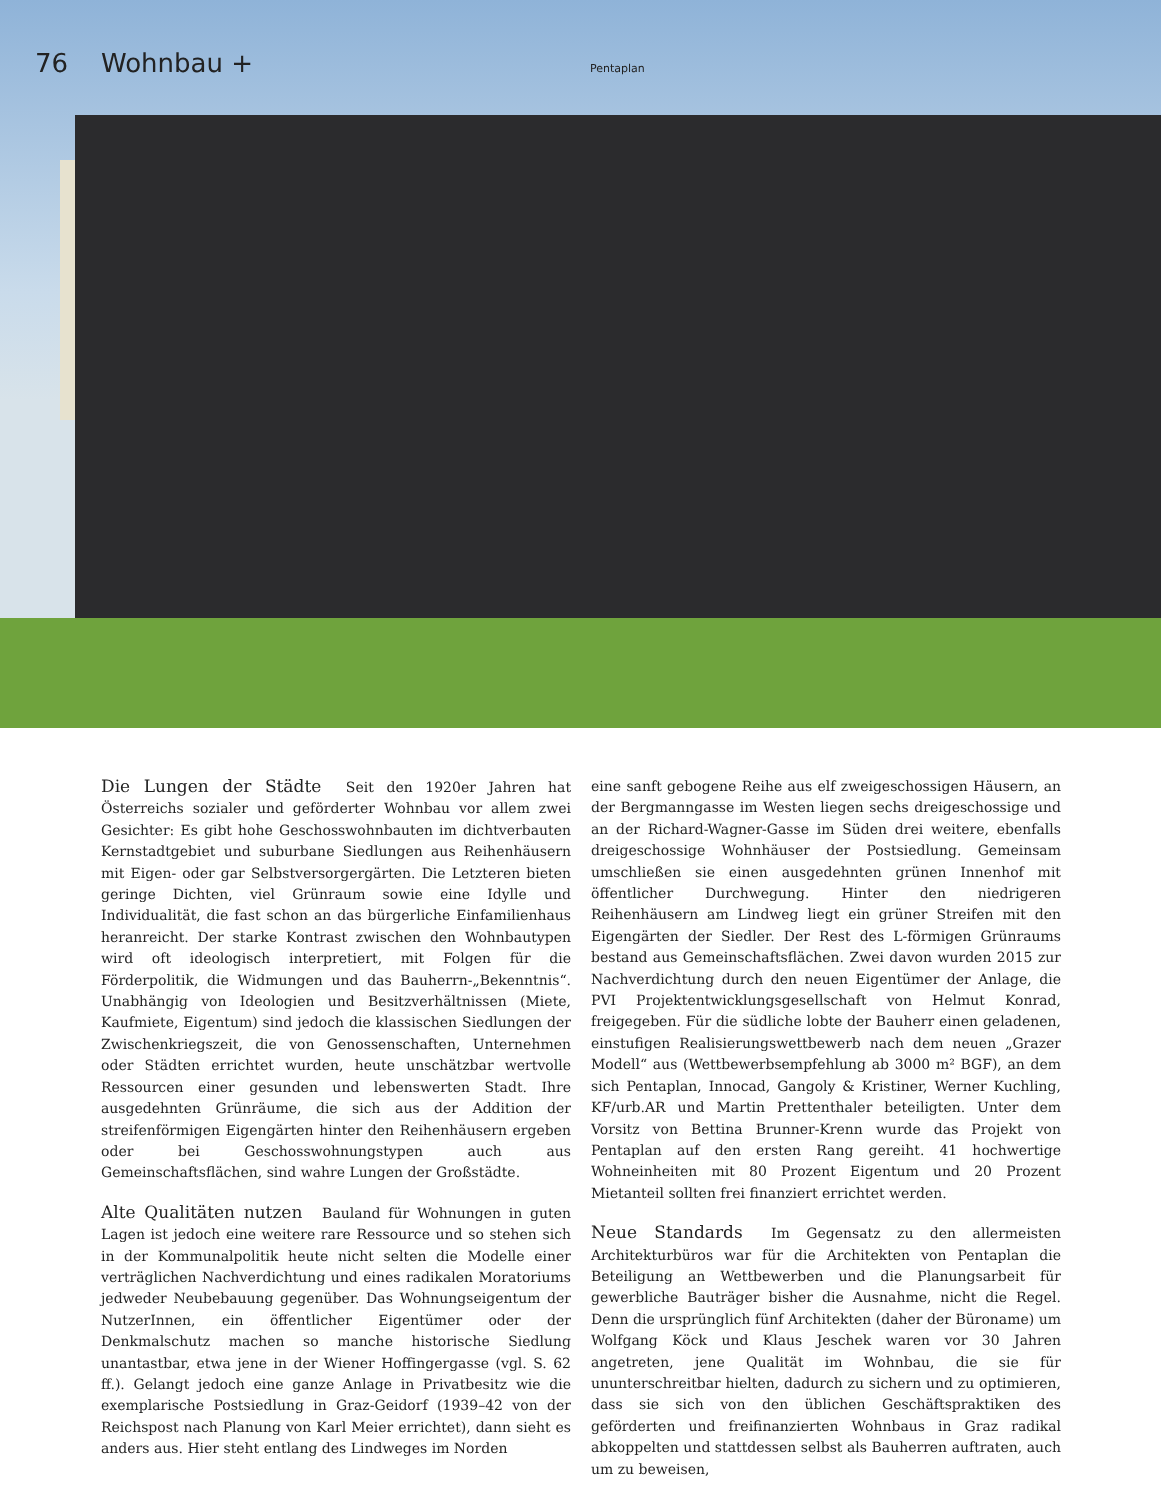76 Wohnbau + Pentaplan
Die Lungen der Städte Seit den 1920er Jahren hat Österreichs sozialer und geförderter Wohnbau vor allem zwei Gesichter: Es gibt hohe Geschosswohnbauten im dichtverbauten Kernstadtgebiet und suburbane Siedlungen aus Reihenhäusern mit Eigen- oder gar Selbstversorgergärten. Die Letzteren bieten geringe Dichten, viel Grünraum sowie eine Idylle und Individualität, die fast schon an das bürgerliche Einfamilienhaus heranreicht. Der starke Kontrast zwischen den Wohnbautypen wird oft ideologisch interpretiert, mit Folgen für die Förderpolitik, die Widmungen und das Bauherrn-„Bekenntnis“. Unabhängig von Ideologien und Besitzverhältnissen (Miete, Kaufmiete, Eigentum) sind jedoch die klassischen Siedlungen der Zwischenkriegszeit, die von Genossenschaften, Unternehmen oder Städten errichtet wurden, heute unschätzbar wertvolle Ressourcen einer gesunden und lebenswerten Stadt. Ihre ausgedehnten Grünräume, die sich aus der Addition der streifenförmigen Eigengärten hinter den Reihenhäusern ergeben oder bei Geschosswohnungstypen auch aus Gemeinschaftsflächen, sind wahre Lungen der Großstädte.
Alte Qualitäten nutzen Bauland für Wohnungen in guten Lagen ist jedoch eine weitere rare Ressource und so stehen sich in der Kommunalpolitik heute nicht selten die Modelle einer verträglichen Nachverdichtung und eines radikalen Moratoriums jedweder Neubebauung gegenüber. Das Wohnungseigentum der NutzerInnen, ein öffentlicher Eigentümer oder der Denkmalschutz machen so manche historische Siedlung unantastbar, etwa jene in der Wiener Hoffingergasse (vgl. S. 62 ff.). Gelangt jedoch eine ganze Anlage in Privatbesitz wie die exemplarische Postsiedlung in Graz-Geidorf (1939–42 von der Reichspost nach Planung von Karl Meier errichtet), dann sieht es anders aus. Hier steht entlang des Lindweges im Norden
eine sanft gebogene Reihe aus elf zweigeschossigen Häusern, an der Bergmanngasse im Westen liegen sechs dreigeschossige und an der Richard-Wagner-Gasse im Süden drei weitere, ebenfalls dreigeschossige Wohnhäuser der Postsiedlung. Gemeinsam umschließen sie einen ausgedehnten grünen Innenhof mit öffentlicher Durchwegung. Hinter den niedrigeren Reihenhäusern am Lindweg liegt ein grüner Streifen mit den Eigengärten der Siedler. Der Rest des L-förmigen Grünraums bestand aus Gemeinschaftsflächen. Zwei davon wurden 2015 zur Nachverdichtung durch den neuen Eigentümer der Anlage, die PVI Projektentwicklungsgesellschaft von Helmut Konrad, freigegeben. Für die südliche lobte der Bauherr einen geladenen, einstufigen Realisierungswettbewerb nach dem neuen „Grazer Modell“ aus (Wettbewerbsempfehlung ab 3000 m² BGF), an dem sich Pentaplan, Innocad, Gangoly & Kristiner, Werner Kuchling, KF/urb.AR und Martin Prettenthaler beteiligten. Unter dem Vorsitz von Bettina Brunner-Krenn wurde das Projekt von Pentaplan auf den ersten Rang gereiht. 41 hochwertige Wohneinheiten mit 80 Prozent Eigentum und 20 Prozent Mietanteil sollten frei finanziert errichtet werden.
Neue Standards Im Gegensatz zu den allermeisten Architekturbüros war für die Architekten von Pentaplan die Beteiligung an Wettbewerben und die Planungsarbeit für gewerbliche Bauträger bisher die Ausnahme, nicht die Regel. Denn die ursprünglich fünf Architekten (daher der Büroname) um Wolfgang Köck und Klaus Jeschek waren vor 30 Jahren angetreten, jene Qualität im Wohnbau, die sie für ununterschreitbar hielten, dadurch zu sichern und zu optimieren, dass sie sich von den üblichen Geschäftspraktiken des geförderten und freifinanzierten Wohnbaus in Graz radikal abkoppelten und stattdessen selbst als Bauherren auftraten, auch um zu beweisen,